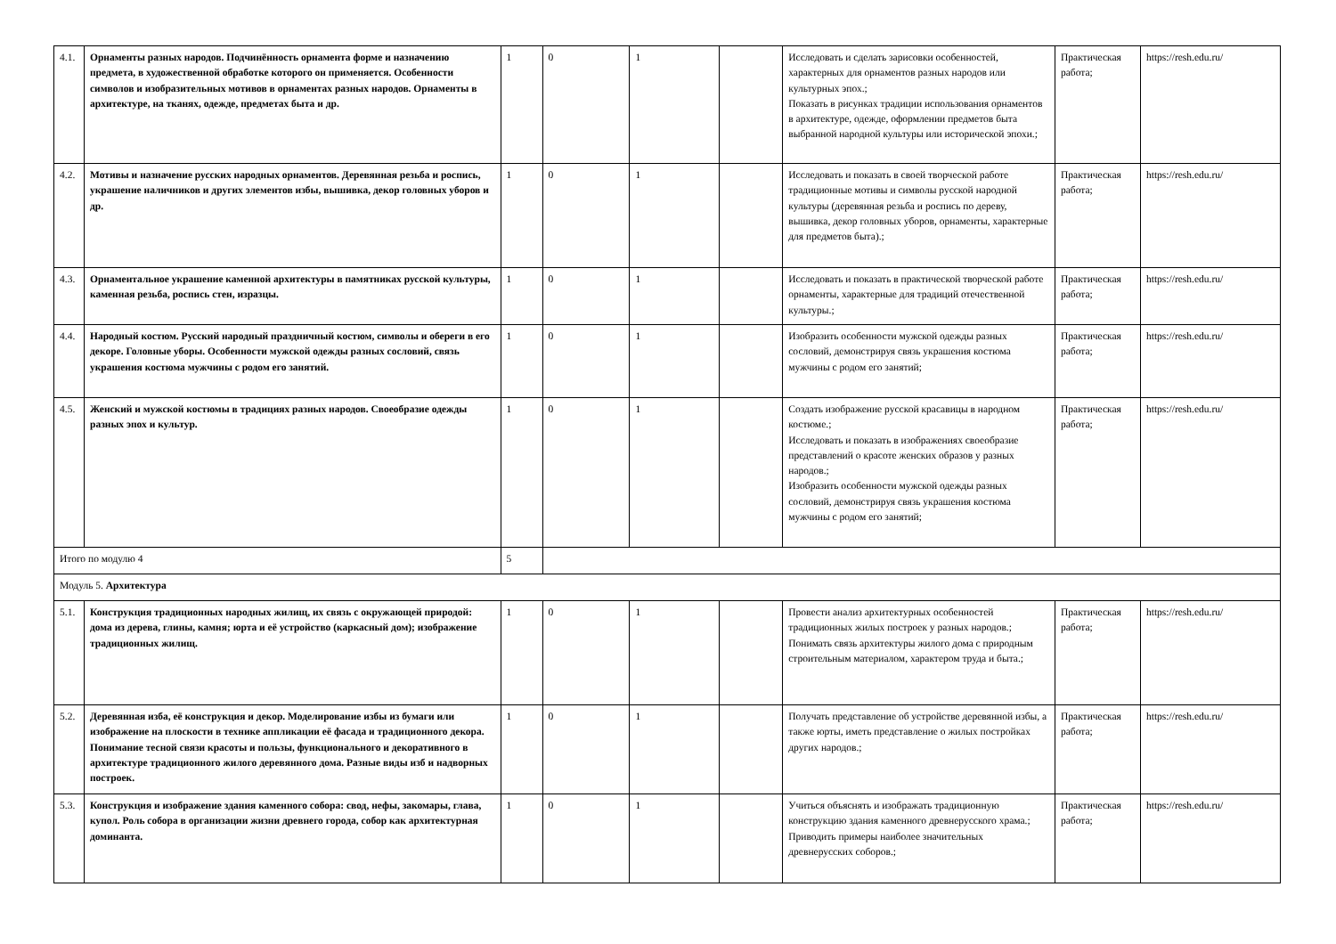| 4.1. | Орнаменты разных народов. Подчинённость орнамента форме и назначению предмета, в художественной обработке которого он применяется. Особенности символов и изобразительных мотивов в орнаментах разных народов. Орнаменты в архитектуре, на тканях, одежде, предметах быта и др. | 1 | 0 | 1 | | Исследовать и сделать зарисовки особенностей, характерных для орнаментов разных народов или культурных эпох.; Показать в рисунках традиции использования орнаментов в архитектуре, одежде, оформлении предметов быта выбранной народной культуры или исторической эпохи.; | Практическая работа; | https://resh.edu.ru/ |
| 4.2. | Мотивы и назначение русских народных орнаментов. Деревянная резьба и роспись, украшение наличников и других элементов избы, вышивка, декор головных уборов и др. | 1 | 0 | 1 | | Исследовать и показать в своей творческой работе традиционные мотивы и символы русской народной культуры (деревянная резьба и роспись по дереву, вышивка, декор головных уборов, орнаменты, характерные для предметов быта).; | Практическая работа; | https://resh.edu.ru/ |
| 4.3. | Орнаментальное украшение каменной архитектуры в памятниках русской культуры, каменная резьба, роспись стен, изразцы. | 1 | 0 | 1 | | Исследовать и показать в практической творческой работе орнаменты, характерные для традиций отечественной культуры.; | Практическая работа; | https://resh.edu.ru/ |
| 4.4. | Народный костюм. Русский народный праздничный костюм, символы и обереги в его декоре. Головные уборы. Особенности мужской одежды разных сословий, связь украшения костюма мужчины с родом его занятий. | 1 | 0 | 1 | | Изобразить особенности мужской одежды разных сословий, демонстрируя связь украшения костюма мужчины с родом его занятий; | Практическая работа; | https://resh.edu.ru/ |
| 4.5. | Женский и мужской костюмы в традициях разных народов. Своеобразие одежды разных эпох и культур. | 1 | 0 | 1 | | Создать изображение русской красавицы в народном костюме.; Исследовать и показать в изображениях своеобразие представлений о красоте женских образов у разных народов.; Изобразить особенности мужской одежды разных сословий, демонстрируя связь украшения костюма мужчины с родом его занятий; | Практическая работа; | https://resh.edu.ru/ |
| Итого по модулю 4 | | 5 | | | | | | |
| Модуль 5. Архитектура | | | | | | | | |
| 5.1. | Конструкция традиционных народных жилищ, их связь с окружающей природой: дома из дерева, глины, камня; юрта и её устройство (каркасный дом); изображение традиционных жилищ. | 1 | 0 | 1 | | Провести анализ архитектурных особенностей традиционных жилых построек у разных народов.; Понимать связь архитектуры жилого дома с природным строительным материалом, характером труда и быта.; | Практическая работа; | https://resh.edu.ru/ |
| 5.2. | Деревянная изба, её конструкция и декор. Моделирование избы из бумаги или изображение на плоскости в технике аппликации её фасада и традиционного декора. Понимание тесной связи красоты и пользы, функционального и декоративного в архитектуре традиционного жилого деревянного дома. Разные виды изб и надворных построек. | 1 | 0 | 1 | | Получать представление об устройстве деревянной избы, а также юрты, иметь представление о жилых постройках других народов.; | Практическая работа; | https://resh.edu.ru/ |
| 5.3. | Конструкция и изображение здания каменного собора: свод, нефы, закомары, глава, купол. Роль собора в организации жизни древнего города, собор как архитектурная доминанта. | 1 | 0 | 1 | | Учиться объяснять и изображать традиционную конструкцию здания каменного древнерусского храма.; Приводить примеры наиболее значительных древнерусских соборов.; | Практическая работа; | https://resh.edu.ru/ |